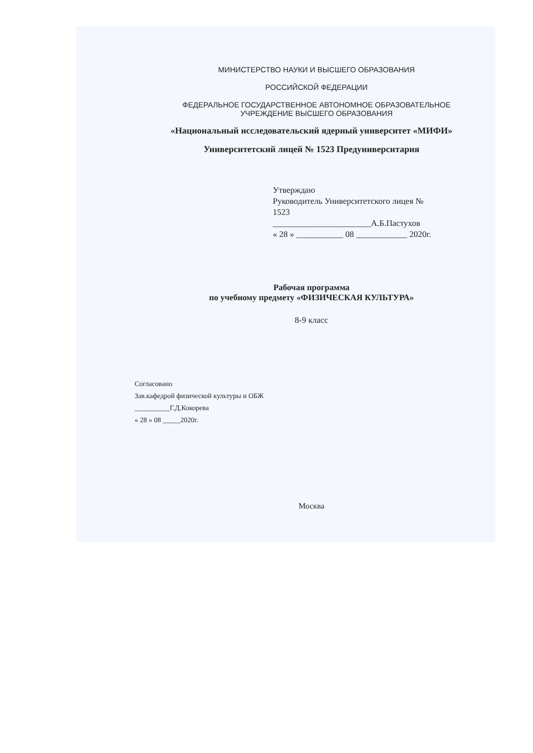МИНИСТЕРСТВО НАУКИ И ВЫСШЕГО ОБРАЗОВАНИЯ
РОССИЙСКОЙ ФЕДЕРАЦИИ
ФЕДЕРАЛЬНОЕ ГОСУДАРСТВЕННОЕ АВТОНОМНОЕ ОБРАЗОВАТЕЛЬНОЕ
УЧРЕЖДЕНИЕ ВЫСШЕГО ОБРАЗОВАНИЯ
«Национальный исследовательский ядерный университет «МИФИ»
Университетский лицей № 1523 Предуниверситария
Утверждаю
Руководитель Университетского лицея №
1523
_______________________А.Б.Пастухов
« 28 » ___________ 08 ____________ 2020г.
Рабочая программа
по учебному предмету «ФИЗИЧЕСКАЯ КУЛЬТУРА»
8-9 класс
Согласовано
Зав.кафедрой физической культуры и ОБЖ
__________Г.Д.Кокорева
« 28 » 08 _____2020г.
Москва